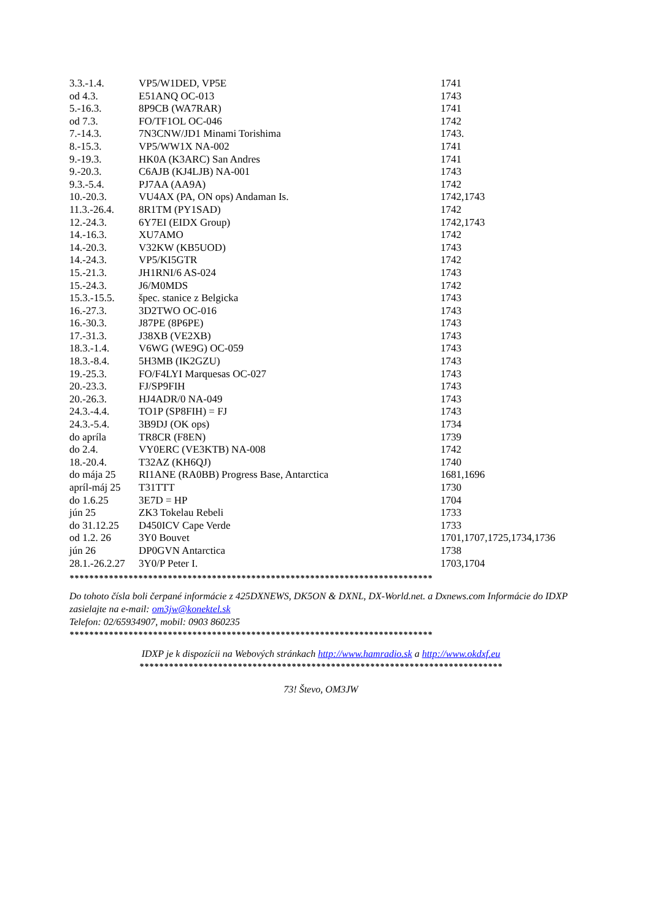| 3.3.-1.4. | VP5/W1DED, VP5E | 1741 |
| od 4.3. | E51ANQ OC-013 | 1743 |
| 5.-16.3. | 8P9CB (WA7RAR) | 1741 |
| od 7.3. | FO/TF1OL OC-046 | 1742 |
| 7.-14.3. | 7N3CNW/JD1 Minami Torishima | 1743. |
| 8.-15.3. | VP5/WW1X NA-002 | 1741 |
| 9.-19.3. | HK0A (K3ARC) San Andres | 1741 |
| 9.-20.3. | C6AJB (KJ4LJB) NA-001 | 1743 |
| 9.3.-5.4. | PJ7AA (AA9A) | 1742 |
| 10.-20.3. | VU4AX (PA, ON ops) Andaman Is. | 1742,1743 |
| 11.3.-26.4. | 8R1TM (PY1SAD) | 1742 |
| 12.-24.3. | 6Y7EI (EIDX Group) | 1742,1743 |
| 14.-16.3. | XU7AMO | 1742 |
| 14.-20.3. | V32KW (KB5UOD) | 1743 |
| 14.-24.3. | VP5/KI5GTR | 1742 |
| 15.-21.3. | JH1RNI/6 AS-024 | 1743 |
| 15.-24.3. | J6/M0MDS | 1742 |
| 15.3.-15.5. | špec. stanice z Belgicka | 1743 |
| 16.-27.3. | 3D2TWO OC-016 | 1743 |
| 16.-30.3. | J87PE (8P6PE) | 1743 |
| 17.-31.3. | J38XB (VE2XB) | 1743 |
| 18.3.-1.4. | V6WG (WE9G) OC-059 | 1743 |
| 18.3.-8.4. | 5H3MB (IK2GZU) | 1743 |
| 19.-25.3. | FO/F4LYI Marquesas OC-027 | 1743 |
| 20.-23.3. | FJ/SP9FIH | 1743 |
| 20.-26.3. | HJ4ADR/0 NA-049 | 1743 |
| 24.3.-4.4. | TO1P (SP8FIH) = FJ | 1743 |
| 24.3.-5.4. | 3B9DJ (OK ops) | 1734 |
| do apríla | TR8CR (F8EN) | 1739 |
| do 2.4. | VY0ERC (VE3KTB) NA-008 | 1742 |
| 18.-20.4. | T32AZ (KH6QJ) | 1740 |
| do mája 25 | RI1ANE (RA0BB) Progress Base, Antarctica | 1681,1696 |
| apríl-máj 25 | T31TTT | 1730 |
| do 1.6.25 | 3E7D = HP | 1704 |
| jún 25 | ZK3 Tokelau Rebeli | 1733 |
| do 31.12.25 | D450ICV Cape Verde | 1733 |
| od 1.2. 26 | 3Y0 Bouvet | 1701,1707,1725,1734,1736 |
| jún 26 | DP0GVN Antarctica | 1738 |
| 28.1.-26.2.27 | 3Y0/P Peter I. | 1703,1704 |
**************************************************************************
Do tohoto čísla boli čerpané informácie z 425DXNEWS, DK5ON & DXNL, DX-World.net. a Dxnews.com Informácie do IDXP zasielajte na e-mail: om3jw@konektel.sk
Telefon: 02/65934907, mobil: 0903 860235
**************************************************************************
IDXP je k dispozícii na Webových stránkach http://www.hamradio.sk a http://www.okdxf.eu
**************************************************************************
73! Števo, OM3JW